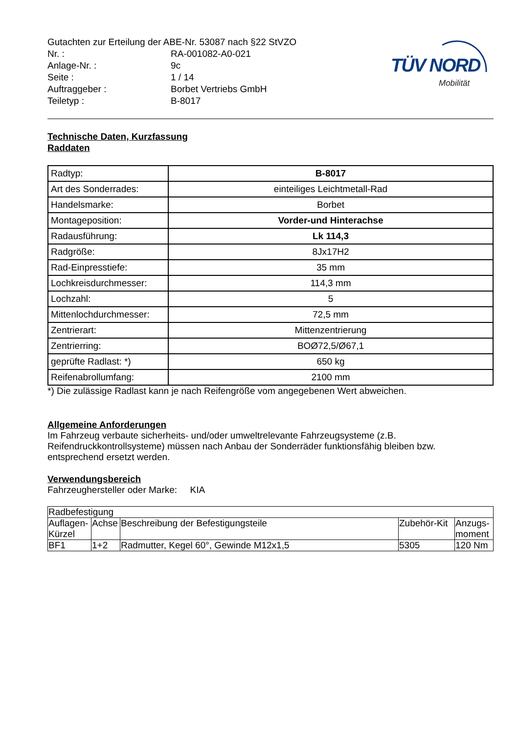| Gutachten zur Erteilung der ABE-Nr. 53087 nach §22 StVZO | |
| Nr. : | RA-001082-A0-021 |
| Anlage-Nr. : | 9c |
| Seite : | 1 / 14 |
| Auftraggeber : | Borbet Vertriebs GmbH |
| Teiletyp : | B-8017 |
TÜV NORD
Mobilität
Technische Daten, Kurzfassung
Raddaten
| Radtyp: | B-8017 |
| Art des Sonderrades: | einteiliges Leichtmetall-Rad |
| Handelsmarke: | Borbet |
| Montageposition: | Vorder-und Hinterachse |
| Radausführung: | Lk 114,3 |
| Radgröße: | 8Jx17H2 |
| Rad-Einpresstiefe: | 35 mm |
| Lochkreisdurchmesser: | 114,3 mm |
| Lochzahl: | 5 |
| Mittenlochdurchmesser: | 72,5 mm |
| Zentrierart: | Mittenzentrierung |
| Zentrierring: | BOØ72,5/Ø67,1 |
| geprüfte Radlast: *) | 650 kg |
| Reifenabrollumfang: | 2100 mm |
*) Die zulässige Radlast kann je nach Reifengröße vom angegebenen Wert abweichen.
Allgemeine Anforderungen
Im Fahrzeug verbaute sicherheits- und/oder umweltrelevante Fahrzeugsysteme (z.B. Reifendruckkontrollsysteme) müssen nach Anbau der Sonderräder funktionsfähig bleiben bzw. entsprechend ersetzt werden.
Verwendungsbereich
Fahrzeughersteller oder Marke: KIA
| Radbefestigung | | | | |
| Auflagen-Kürzel | Achse | Beschreibung der Befestigungsteile | Zubehör-Kit | Anzugs-moment |
| BF1 | 1+2 | Radmutter, Kegel 60°, Gewinde M12x1,5 | 5305 | 120 Nm |